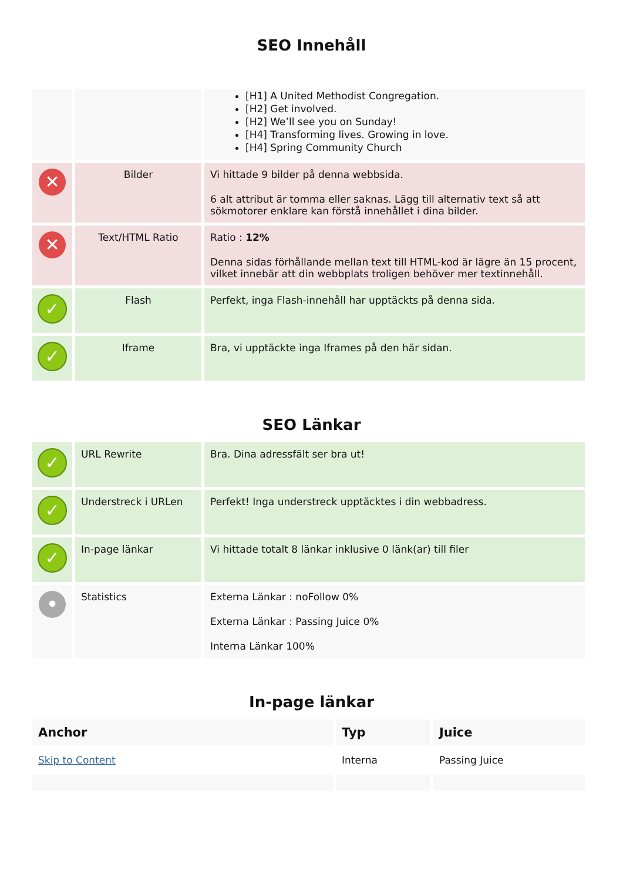SEO Innehåll
| | | [H1] A United Methodist Congregation. [H2] Get involved. [H2] We’ll see you on Sunday! [H4] Transforming lives. Growing in love. [H4] Spring Community Church |
| ✕ | Bilder | Vi hittade 9 bilder på denna webbsida. 6 alt attribut är tomma eller saknas. Lägg till alternativ text så att sökmotorer enklare kan förstå innehållet i dina bilder. |
| ✕ | Text/HTML Ratio | Ratio : 12% Denna sidas förhållande mellan text till HTML-kod är lägre än 15 procent, vilket innebär att din webbplats troligen behöver mer textinnehåll. |
| ✓ | Flash | Perfekt, inga Flash-innehåll har upptäckts på denna sida. |
| ✓ | Iframe | Bra, vi upptäckte inga Iframes på den här sidan. |
SEO Länkar
| ✓ | URL Rewrite | Bra. Dina adressfält ser bra ut! |
| ✓ | Understreck i URLen | Perfekt! Inga understreck upptäcktes i din webbadress. |
| ✓ | In-page länkar | Vi hittade totalt 8 länkar inklusive 0 länk(ar) till filer |
| • | Statistics | Externa Länkar : noFollow 0% Externa Länkar : Passing Juice 0% Interna Länkar 100% |
In-page länkar
| Anchor | Typ | Juice |
| --- | --- | --- |
| Skip to Content | Interna | Passing Juice |